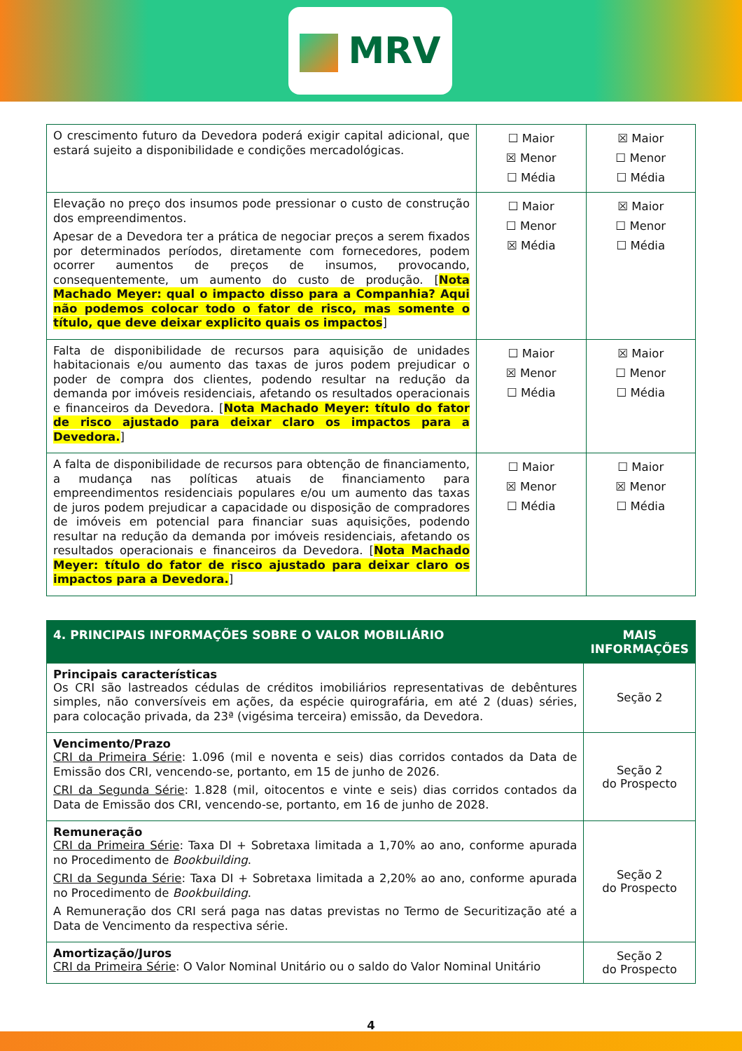MRV
| O crescimento futuro da Devedora poderá exigir capital adicional, que estará sujeito a disponibilidade e condições mercadológicas. | ☐ Maior ☒ Menor ☐ Média | ☒ Maior ☐ Menor ☐ Média |
| Elevação no preço dos insumos pode pressionar o custo de construção dos empreendimentos. Apesar de a Devedora ter a prática de negociar preços a serem fixados por determinados períodos, diretamente com fornecedores, podem ocorrer aumentos de preços de insumos, provocando, consequentemente, um aumento do custo de produção. [ Nota Machado Meyer: qual o impacto disso para a Companhia? Aqui não podemos colocar todo o fator de risco, mas somente o título, que deve deixar explicito quais os impactos ] | ☐ Maior ☐ Menor ☒ Média | ☒ Maior ☐ Menor ☐ Média |
| Falta de disponibilidade de recursos para aquisição de unidades habitacionais e/ou aumento das taxas de juros podem prejudicar o poder de compra dos clientes, podendo resultar na redução da demanda por imóveis residenciais, afetando os resultados operacionais e financeiros da Devedora. [ Nota Machado Meyer: título do fator de risco ajustado para deixar claro os impactos para a Devedora. ] | ☐ Maior ☒ Menor ☐ Média | ☒ Maior ☐ Menor ☐ Média |
| A falta de disponibilidade de recursos para obtenção de financiamento, a mudança nas políticas atuais de financiamento para empreendimentos residenciais populares e/ou um aumento das taxas de juros podem prejudicar a capacidade ou disposição de compradores de imóveis em potencial para financiar suas aquisições, podendo resultar na redução da demanda por imóveis residenciais, afetando os resultados operacionais e financeiros da Devedora. [ Nota Machado Meyer: título do fator de risco ajustado para deixar claro os impactos para a Devedora. ] | ☐ Maior ☒ Menor ☐ Média | ☐ Maior ☒ Menor ☐ Média |
| 4. PRINCIPAIS INFORMAÇÕES SOBRE O VALOR MOBILIÁRIO | MAIS INFORMAÇÕES |
| --- | --- |
| Principais características Os CRI são lastreados cédulas de créditos imobiliários representativas de debêntures simples, não conversíveis em ações, da espécie quirografária, em até 2 (duas) séries, para colocação privada, da 23ª (vigésima terceira) emissão, da Devedora. | Seção 2 |
| Vencimento/Prazo CRI da Primeira Série : 1.096 (mil e noventa e seis) dias corridos contados da Data de Emissão dos CRI, vencendo-se, portanto, em 15 de junho de 2026. CRI da Segunda Série : 1.828 (mil, oitocentos e vinte e seis) dias corridos contados da Data de Emissão dos CRI, vencendo-se, portanto, em 16 de junho de 2028. | Seção 2 do Prospecto |
| Remuneração CRI da Primeira Série : Taxa DI + Sobretaxa limitada a 1,70% ao ano, conforme apurada no Procedimento de Bookbuilding . CRI da Segunda Série : Taxa DI + Sobretaxa limitada a 2,20% ao ano, conforme apurada no Procedimento de Bookbuilding . A Remuneração dos CRI será paga nas datas previstas no Termo de Securitização até a Data de Vencimento da respectiva série. | Seção 2 do Prospecto |
| Amortização/Juros CRI da Primeira Série : O Valor Nominal Unitário ou o saldo do Valor Nominal Unitário | Seção 2 do Prospecto |
4